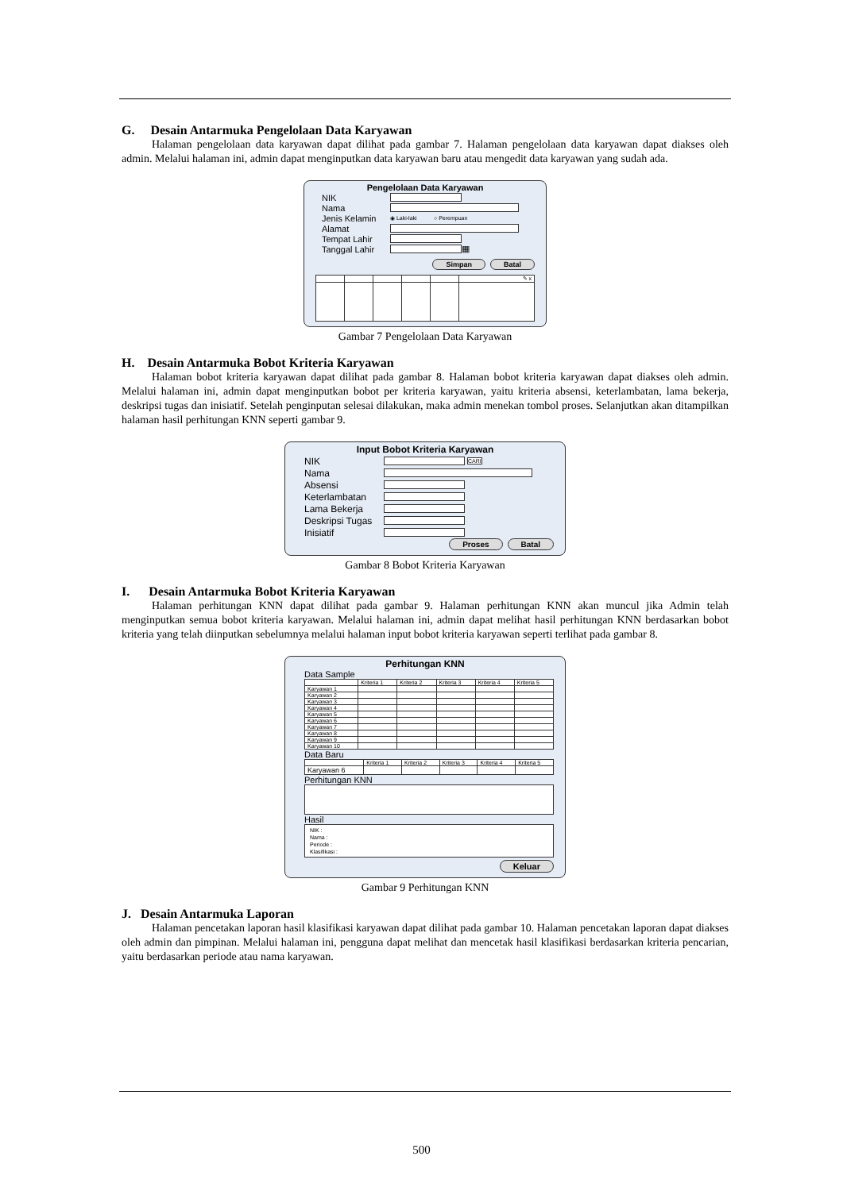G. Desain Antarmuka Pengelolaan Data Karyawan
Halaman pengelolaan data karyawan dapat dilihat pada gambar 7. Halaman pengelolaan data karyawan dapat diakses oleh admin. Melalui halaman ini, admin dapat menginputkan data karyawan baru atau mengedit data karyawan yang sudah ada.
Pengelolaan Data Karyawan
NIK
Nama
Jenis Kelamin ◉ Laki-laki ○ Perempuan
Alamat
Tempat Lahir
Tanggal Lahir
▦
Simpan Batal
| | | | | | ✎ x |
Gambar 7 Pengelolaan Data Karyawan
H. Desain Antarmuka Bobot Kriteria Karyawan
Halaman bobot kriteria karyawan dapat dilihat pada gambar 8. Halaman bobot kriteria karyawan dapat diakses oleh admin. Melalui halaman ini, admin dapat menginputkan bobot per kriteria karyawan, yaitu kriteria absensi, keterlambatan, lama bekerja, deskripsi tugas dan inisiatif. Setelah penginputan selesai dilakukan, maka admin menekan tombol proses. Selanjutkan akan ditampilkan halaman hasil perhitungan KNN seperti gambar 9.
Input Bobot Kriteria Karyawan
NIK
CARI
Nama
Absensi
Keterlambatan
Lama Bekerja
Deskripsi Tugas
Inisiatif
Proses Batal
Gambar 8 Bobot Kriteria Karyawan
I. Desain Antarmuka Bobot Kriteria Karyawan
Halaman perhitungan KNN dapat dilihat pada gambar 9. Halaman perhitungan KNN akan muncul jika Admin telah menginputkan semua bobot kriteria karyawan. Melalui halaman ini, admin dapat melihat hasil perhitungan KNN berdasarkan bobot kriteria yang telah diinputkan sebelumnya melalui halaman input bobot kriteria karyawan seperti terlihat pada gambar 8.
Perhitungan KNN
Data Sample
| | Kriteria 1 | Kriteria 2 | Kriteria 3 | Kriteria 4 | Kriteria 5 |
| Karyawan 1 | | | | | |
| Karyawan 2 | | | | | |
| Karyawan 3 | | | | | |
| Karyawan 4 | | | | | |
| Karyawan 5 | | | | | |
| Karyawan 6 | | | | | |
| Karyawan 7 | | | | | |
| Karyawan 8 | | | | | |
| Karyawan 9 | | | | | |
| Karyawan 10 | | | | | |
Data Baru
| | Kriteria 1 | Kriteria 2 | Kriteria 3 | Kriteria 4 | Kriteria 5 |
| Karyawan 6 | | | | | |
Perhitungan KNN
Hasil
NIK :
Nama :
Periode :
Klasifikasi :
Keluar
Gambar 9 Perhitungan KNN
J. Desain Antarmuka Laporan
Halaman pencetakan laporan hasil klasifikasi karyawan dapat dilihat pada gambar 10. Halaman pencetakan laporan dapat diakses oleh admin dan pimpinan. Melalui halaman ini, pengguna dapat melihat dan mencetak hasil klasifikasi berdasarkan kriteria pencarian, yaitu berdasarkan periode atau nama karyawan.
500